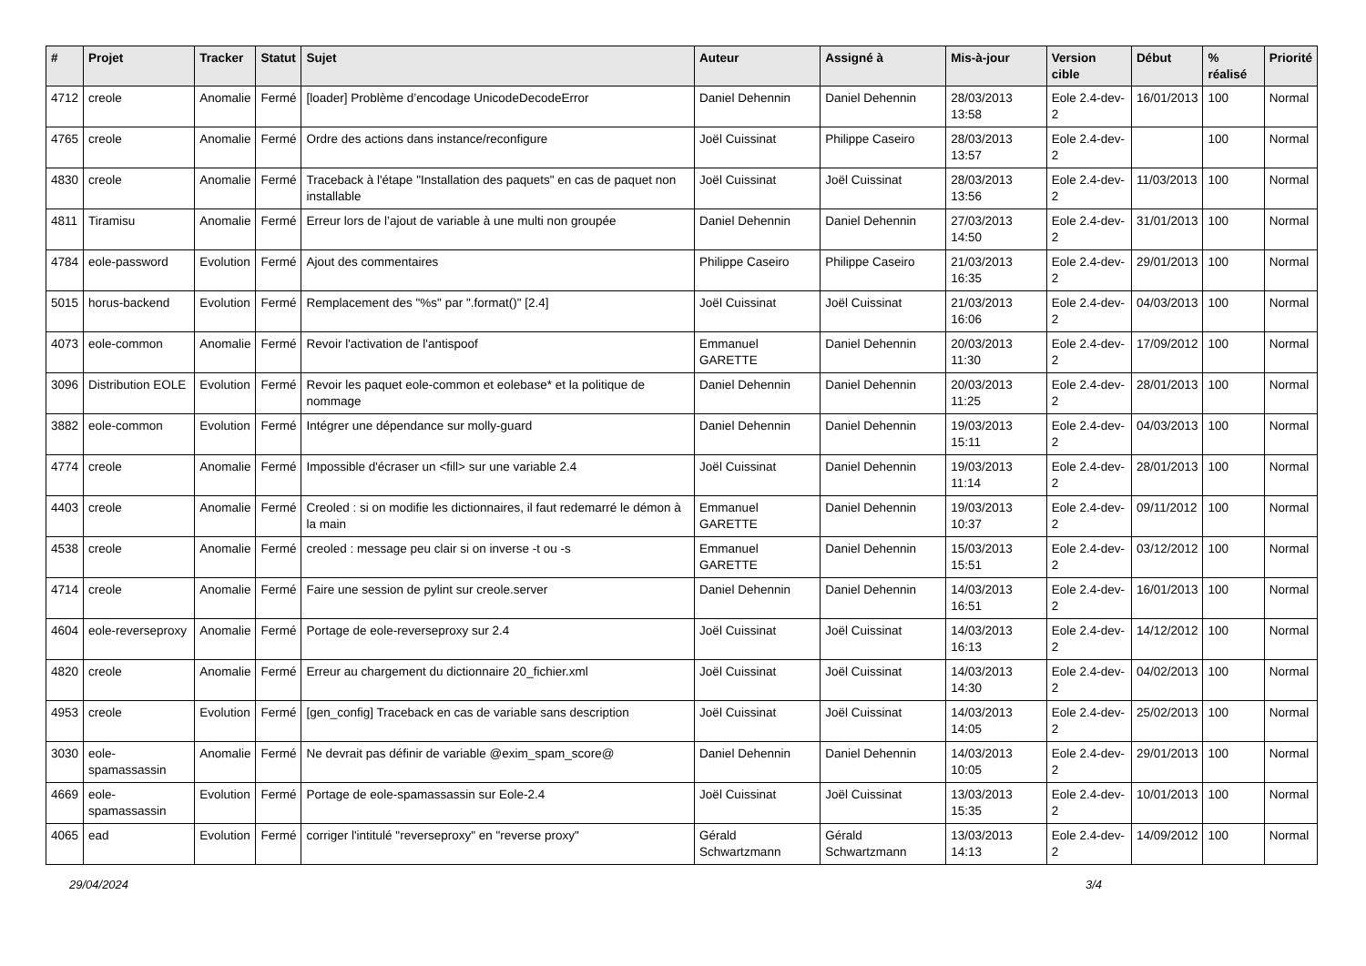| # | Projet | Tracker | Statut | Sujet | Auteur | Assigné à | Mis-à-jour | Version cible | Début | % réalisé | Priorité |
| --- | --- | --- | --- | --- | --- | --- | --- | --- | --- | --- | --- |
| 4712 | creole | Anomalie | Fermé | [loader] Problème d’encodage UnicodeDecodeError | Daniel Dehennin | Daniel Dehennin | 28/03/2013 13:58 | Eole 2.4-dev-2 | 16/01/2013 | 100 | Normal |
| 4765 | creole | Anomalie | Fermé | Ordre des actions dans instance/reconfigure | Joël Cuissinat | Philippe Caseiro | 28/03/2013 13:57 | Eole 2.4-dev-2 | | 100 | Normal |
| 4830 | creole | Anomalie | Fermé | Traceback à l'étape "Installation des paquets" en cas de paquet non installable | Joël Cuissinat | Joël Cuissinat | 28/03/2013 13:56 | Eole 2.4-dev-2 | 11/03/2013 | 100 | Normal |
| 4811 | Tiramisu | Anomalie | Fermé | Erreur lors de l’ajout de variable à une multi non groupée | Daniel Dehennin | Daniel Dehennin | 27/03/2013 14:50 | Eole 2.4-dev-2 | 31/01/2013 | 100 | Normal |
| 4784 | eole-password | Evolution | Fermé | Ajout des commentaires | Philippe Caseiro | Philippe Caseiro | 21/03/2013 16:35 | Eole 2.4-dev-2 | 29/01/2013 | 100 | Normal |
| 5015 | horus-backend | Evolution | Fermé | Remplacement des "%s" par ".format()" [2.4] | Joël Cuissinat | Joël Cuissinat | 21/03/2013 16:06 | Eole 2.4-dev-2 | 04/03/2013 | 100 | Normal |
| 4073 | eole-common | Anomalie | Fermé | Revoir l'activation de l'antispoof | Emmanuel GARETTE | Daniel Dehennin | 20/03/2013 11:30 | Eole 2.4-dev-2 | 17/09/2012 | 100 | Normal |
| 3096 | Distribution EOLE | Evolution | Fermé | Revoir les paquet eole-common et eolebase* et la politique de nommage | Daniel Dehennin | Daniel Dehennin | 20/03/2013 11:25 | Eole 2.4-dev-2 | 28/01/2013 | 100 | Normal |
| 3882 | eole-common | Evolution | Fermé | Intégrer une dépendance sur molly-guard | Daniel Dehennin | Daniel Dehennin | 19/03/2013 15:11 | Eole 2.4-dev-2 | 04/03/2013 | 100 | Normal |
| 4774 | creole | Anomalie | Fermé | Impossible d'écraser un <fill> sur une variable 2.4 | Joël Cuissinat | Daniel Dehennin | 19/03/2013 11:14 | Eole 2.4-dev-2 | 28/01/2013 | 100 | Normal |
| 4403 | creole | Anomalie | Fermé | Creoled : si on modifie les dictionnaires, il faut redemarré le démon à la main | Emmanuel GARETTE | Daniel Dehennin | 19/03/2013 10:37 | Eole 2.4-dev-2 | 09/11/2012 | 100 | Normal |
| 4538 | creole | Anomalie | Fermé | creoled : message peu clair si on inverse -t ou -s | Emmanuel GARETTE | Daniel Dehennin | 15/03/2013 15:51 | Eole 2.4-dev-2 | 03/12/2012 | 100 | Normal |
| 4714 | creole | Anomalie | Fermé | Faire une session de pylint sur creole.server | Daniel Dehennin | Daniel Dehennin | 14/03/2013 16:51 | Eole 2.4-dev-2 | 16/01/2013 | 100 | Normal |
| 4604 | eole-reverseproxy | Anomalie | Fermé | Portage de eole-reverseproxy sur 2.4 | Joël Cuissinat | Joël Cuissinat | 14/03/2013 16:13 | Eole 2.4-dev-2 | 14/12/2012 | 100 | Normal |
| 4820 | creole | Anomalie | Fermé | Erreur au chargement du dictionnaire 20_fichier.xml | Joël Cuissinat | Joël Cuissinat | 14/03/2013 14:30 | Eole 2.4-dev-2 | 04/02/2013 | 100 | Normal |
| 4953 | creole | Evolution | Fermé | [gen_config] Traceback en cas de variable sans description | Joël Cuissinat | Joël Cuissinat | 14/03/2013 14:05 | Eole 2.4-dev-2 | 25/02/2013 | 100 | Normal |
| 3030 | eole-spamassassin | Anomalie | Fermé | Ne devrait pas définir de variable @exim_spam_score@ | Daniel Dehennin | Daniel Dehennin | 14/03/2013 10:05 | Eole 2.4-dev-2 | 29/01/2013 | 100 | Normal |
| 4669 | eole-spamassassin | Evolution | Fermé | Portage de eole-spamassassin sur Eole-2.4 | Joël Cuissinat | Joël Cuissinat | 13/03/2013 15:35 | Eole 2.4-dev-2 | 10/01/2013 | 100 | Normal |
| 4065 | ead | Evolution | Fermé | corriger l'intitulé "reverseproxy" en "reverse proxy" | Gérald Schwartzmann | Gérald Schwartzmann | 13/03/2013 14:13 | Eole 2.4-dev-2 | 14/09/2012 | 100 | Normal |
29/04/2024 3/4